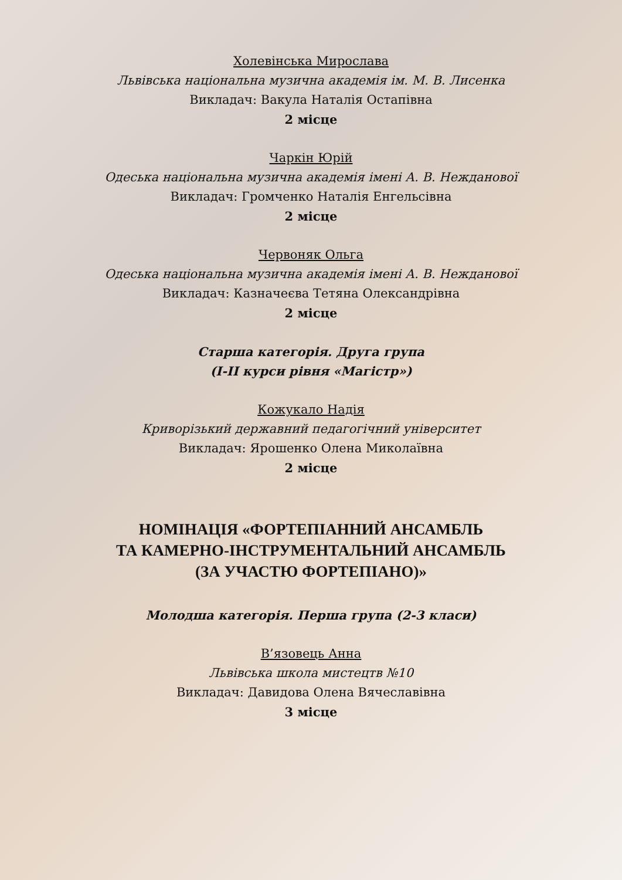Холевінська Мирослава
Львівська національна музична академія ім. М. В. Лисенка
Викладач: Вакула Наталія Остапівна
2 місце
Чаркін Юрій
Одеська національна музична академія імені А. В. Нежданової
Викладач: Громченко Наталія Енгельсівна
2 місце
Червоняк Ольга
Одеська національна музична академія імені А. В. Нежданової
Викладач: Казначеєва Тетяна Олександрівна
2 місце
Старша категорія. Друга група
(I-II курси рівня «Магістр»)
Кожукало Надія
Криворізький державний педагогічний університет
Викладач: Ярошенко Олена Миколаївна
2 місце
НОМІНАЦІЯ «ФОРТЕПІАННИЙ АНСАМБЛЬ
ТА КАМЕРНО-ІНСТРУМЕНТАЛЬНИЙ АНСАМБЛЬ
(ЗА УЧАСТЮ ФОРТЕПІАНО)»
Молодша категорія. Перша група (2-3 класи)
В’язовець Анна
Львівська школа мистецтв №10
Викладач: Давидова Олена Вячеславівна
3 місце